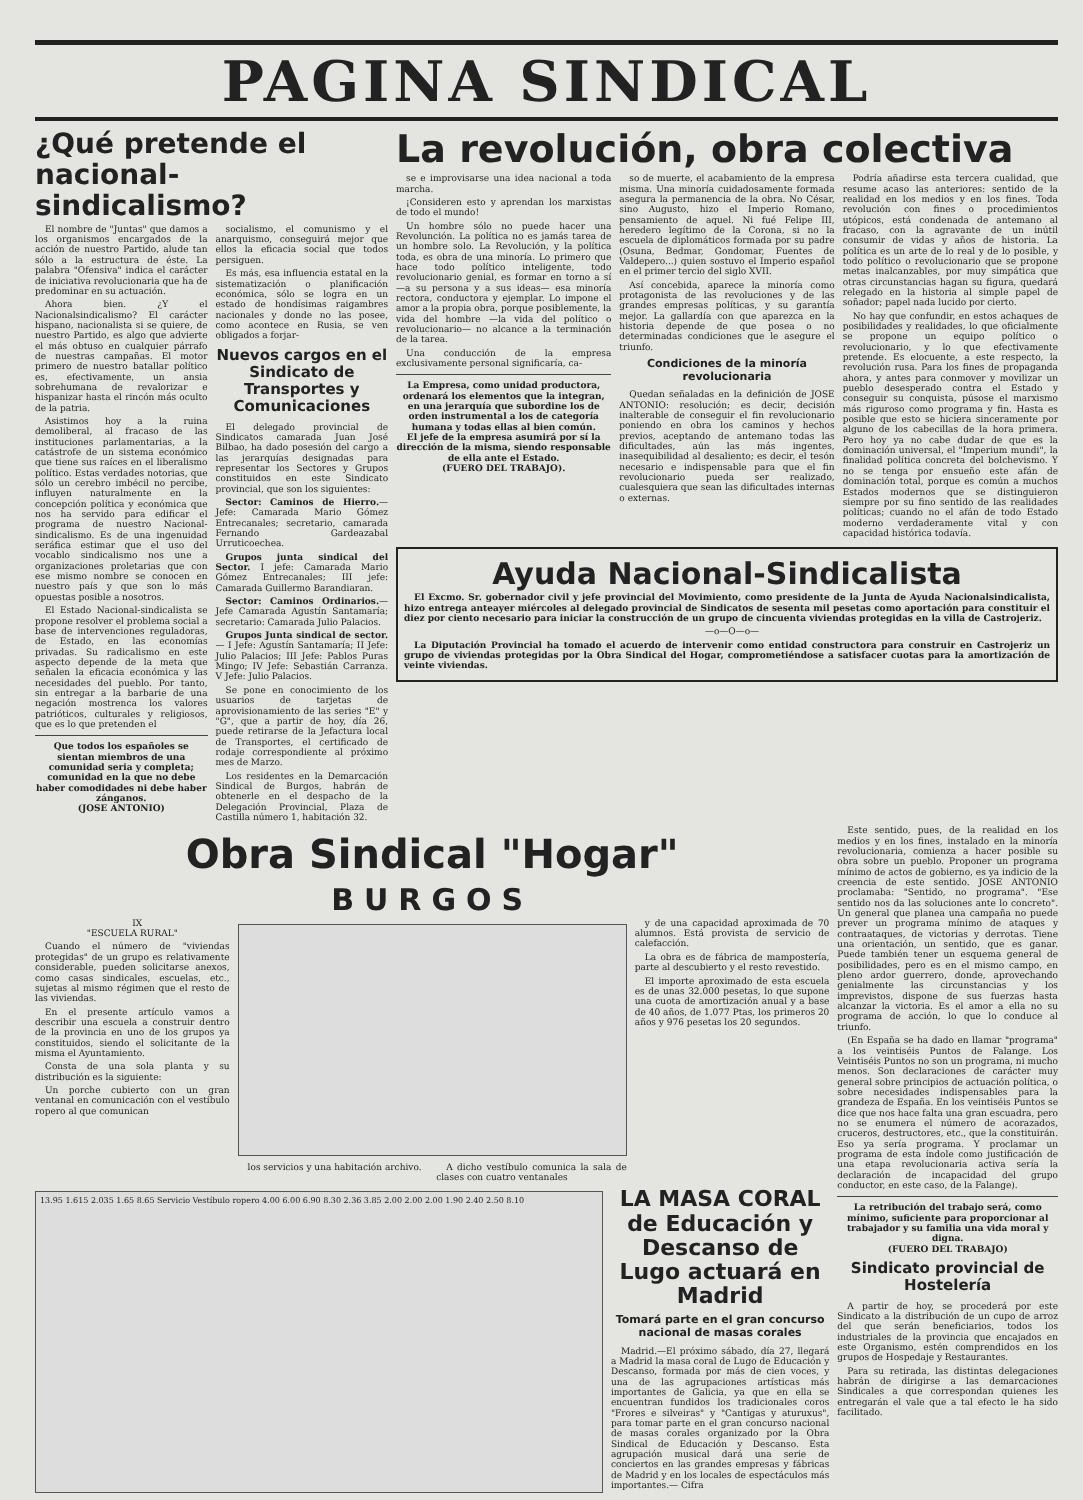PAGINA SINDICAL
¿Qué pretende el nacional-sindicalismo?
El nombre de "Juntas" que damos a los organismos encargados de la acción de nuestro Partido, alude tan sólo a la estructura de éste. La palabra "Ofensiva" indica el carácter de iniciativa revolucionaria que ha de predominar en su actuación.
Ahora bien. ¿Y el Nacionalsindicalismo? El carácter hispano, nacionalista si se quiere, de nuestro Partido, es algo que advierte el más obtuso en cualquier párrafo de nuestras campañas. El motor primero de nuestro batallar político es, efectivamente, un ansia sobrehumana de revalorizar e hispanizar hasta el rincón más oculto de la patria.
Asistimos hoy a la ruina demoliberal, al fracaso de las instituciones parlamentarias, a la catástrofe de un sistema económico que tiene sus raíces en el liberalismo político. Estas verdades notorias, que sólo un cerebro imbécil no percibe, influyen naturalmente en la concepción política y económica que nos ha servido para edificar el programa de nuestro Nacional-sindicalismo. Es de una ingenuidad seráfica estimar que el uso del vocablo sindicalismo nos une a organizaciones proletarias que con ese mismo nombre se conocen en nuestro país y que son lo más opuestas posible a nosotros.
El Estado Nacional-sindicalista se propone resolver el problema social a base de intervenciones reguladoras, de Estado, en las economías privadas. Su radicalismo en este aspecto depende de la meta que señalen la eficacia económica y las necesidades del pueblo. Por tanto, sin entregar a la barbarie de una negación mostrenca los valores patrióticos, culturales y religiosos, que es lo que pretenden el
Que todos los españoles se sientan miembros de una comunidad seria y completa; comunidad en la que no debe haber comodidades ni debe haber zánganos.
(JOSE ANTONIO)
socialismo, el comunismo y el anarquismo, conseguirá mejor que ellos la eficacia social que todos persiguen.
Es más, esa influencia estatal en la sistematización o planificación económica, sólo se logra en un estado de hondísimas raigambres nacionales y donde no las posee, como acontece en Rusia, se ven obligados a forjar-
Nuevos cargos en el Sindicato de Transportes y Comunicaciones
El delegado provincial de Sindicatos camarada Juan José Bilbao, ha dado posesión del cargo a las jerarquías designadas para representar los Sectores y Grupos constituidos en este Sindicato provincial, que son los siguientes:
Sector: Caminos de Hierro.—Jefe: Camarada Mario Gómez Entrecanales; secretario, camarada Fernando Gardeazabal Urruticoechea.
Grupos junta sindical del Sector. I jefe: Camarada Mario Gómez Entrecanales; III jefe: Camarada Guillermo Barandiaran.
Sector: Caminos Ordinarios.—Jefe Camarada Agustín Santamaría; secretario: Camarada Julio Palacios.
Grupos Junta sindical de sector.— I Jefe: Agustín Santamaría; II Jefe: Julio Palacios; III Jefe: Pablos Puras Mingo; IV Jefe: Sebastián Carranza. V Jefe: Julio Palacios.
Se pone en conocimiento de los usuarios de tarjetas de aprovisionamiento de las series "E" y "G", que a partir de hoy, día 26, puede retirarse de la Jefactura local de Transportes, el certificado de rodaje correspondiente al próximo mes de Marzo.
Los residentes en la Demarcación Sindical de Burgos, habrán de obtenerle en el despacho de la Delegación Provincial, Plaza de Castilla número 1, habitación 32.
La revolución, obra colectiva
se e improvisarse una idea nacional a toda marcha.
¡Consideren esto y aprendan los marxistas de todo el mundo!
Un hombre sólo no puede hacer una Revolunción. La política no es jamás tarea de un hombre solo. La Revolución, y la política toda, es obra de una minoría. Lo primero que hace todo político inteligente, todo revolucionario genial, es formar en torno a sí —a su persona y a sus ideas— esa minoría rectora, conductora y ejemplar. Lo impone el amor a la propia obra, porque posiblemente, la vida del hombre —la vida del político o revolucionario— no alcance a la terminación de la tarea.
Una conducción de la empresa exclusivamente personal significaría, ca-
La Empresa, como unidad productora, ordenará los elementos que la integran, en una jerarquía que subordine los de orden instrumental a los de categoría humana y todas ellas al bien común.
El jefe de la empresa asumirá por sí la dirección de la misma, siendo responsable de ella ante el Estado.
(FUERO DEL TRABAJO).
so de muerte, el acabamiento de la empresa misma. Una minoría cuidadosamente formada asegura la permanencia de la obra. No César, sino Augusto, hizo el Imperio Romano, pensamiento de aquel. Ni fué Felipe III, heredero legítimo de la Corona, si no la escuela de diplomáticos formada por su padre (Osuna, Bedmar, Gondomar, Fuentes de Valdepero...) quien sostuvo el Imperio español en el primer tercio del siglo XVII.
Así concebida, aparece la minoría como protagonista de las revoluciones y de las grandes empresas políticas, y su garantía mejor. La gallardía con que aparezca en la historia depende de que posea o no determinadas condiciones que le asegure el triunfo.
Condiciones de la minoría revolucionaria
Quedan señaladas en la definición de JOSE ANTONIO: resolución; es decir, decisión inalterable de conseguir el fin revolucionario poniendo en obra los caminos y hechos previos, aceptando de antemano todas las dificultades, aún las más ingentes, inasequibilidad al desaliento; es decir, el tesón necesario e indispensable para que el fin revolucionario pueda ser realizado, cualesquiera que sean las dificultades internas o externas.
Podría añadirse esta tercera cualidad, que resume acaso las anteriores: sentido de la realidad en los medios y en los fines. Toda revolución con fines o procedimientos utópicos, está condenada de antemano al fracaso, con la agravante de un inútil consumir de vidas y años de historia. La política es un arte de lo real y de lo posible, y todo político o revolucionario que se propone metas inalcanzables, por muy simpática que otras circunstancias hagan su figura, quedará relegado en la historia al simple papel de soñador; papel nada lucido por cierto.
No hay que confundir, en estos achaques de posibilidades y realidades, lo que oficialmente se propone un equipo político o revolucionario, y lo que efectivamente pretende. Es elocuente, a este respecto, la revolución rusa. Para los fines de propaganda ahora, y antes para conmover y movilizar un pueblo desesperado contra el Estado y conseguir su conquista, púsose el marxismo más riguroso como programa y fin. Hasta es posible que esto se hiciera sinceramente por alguno de los cabecillas de la hora primera. Pero hoy ya no cabe dudar de que es la dominación universal, el "Imperium mundi", la finalidad política concreta del bolchevismo. Y no se tenga por ensueño este afán de dominación total, porque es común a muchos Estados modernos que se distinguieron siempre por su fino sentido de las realidades políticas; cuando no el afán de todo Estado moderno verdaderamente vital y con capacidad histórica todavía.
Ayuda Nacional-Sindicalista
El Excmo. Sr. gobernador civil y jefe provincial del Movimiento, como presidente de la Junta de Ayuda Nacionalsindicalista, hizo entrega anteayer miércoles al delegado provincial de Sindicatos de sesenta mil pesetas como aportación para constituir el diez por ciento necesario para iniciar la construcción de un grupo de cincuenta viviendas protegidas en la villa de Castrojeriz.
—o—O—o—
La Diputación Provincial ha tomado el acuerdo de intervenir como entidad constructora para construir en Castrojeriz un grupo de viviendas protegidas por la Obra Sindical del Hogar, comprometiéndose a satisfacer cuotas para la amortización de veinte viviendas.
Obra Sindical "Hogar"
BURGOS
IX
"ESCUELA RURAL"
Cuando el número de "viviendas protegidas" de un grupo es relativamente considerable, pueden solicitarse anexos, como casas sindicales, escuelas, etc., sujetas al mismo régimen que el resto de las viviendas.
En el presente artículo vamos a describir una escuela a construir dentro de la provincia en uno de los grupos ya constituidos, siendo el solicitante de la misma el Ayuntamiento.
Consta de una sola planta y su distribución es la siguiente:
Un porche cubierto con un gran ventanal en comunicación con el vestíbulo ropero al que comunican
los servicios y una habitación archivo.
A dicho vestíbulo comunica la sala de clases con cuatro ventanales
y de una capacidad aproximada de 70 alumnos. Está provista de servicio de calefacción.
La obra es de fábrica de mampostería, parte al descubierto y el resto revestido.
El importe aproximado de esta escuela es de unas 32.000 pesetas, lo que supone una cuota de amortización anual y a base de 40 años, de 1.077 Ptas, los primeros 20 años y 976 pesetas los 20 segundos.
13.95 1.615 2.035 1.65 8.65 Servicio Vestíbulo ropero 4.00 6.00 6.90 8.30 2.36 3.85 2.00 2.00 2.00 1.90 2.40 2.50 8.10
LA MASA CORAL de Educación y Descanso de Lugo actuará en Madrid
Tomará parte en el gran concurso nacional de masas corales
Madrid.—El próximo sábado, día 27, llegará a Madrid la masa coral de Lugo de Educación y Descanso, formada por más de cien voces, y una de las agrupaciones artísticas más importantes de Galicia, ya que en ella se encuentran fundidos los tradicionales coros "Frores e silveiras" y "Cantigas y aturuxus", para tomar parte en el gran concurso nacional de masas corales organizado por la Obra Sindical de Educación y Descanso. Esta agrupación musical dará una serie de conciertos en las grandes empresas y fábricas de Madrid y en los locales de espectáculos más importantes.— Cifra
Este sentido, pues, de la realidad en los medios y en los fines, instalado en la minoría revolucionaria, comienza a hacer posible su obra sobre un pueblo. Proponer un programa mínimo de actos de gobierno, es ya indicio de la creencia de este sentido. JOSE ANTONIO proclamaba: "Sentido, no programa". "Ese sentido nos da las soluciones ante lo concreto". Un general que planea una campaña no puede prever un programa mínimo de ataques y contraataques, de victorias y derrotas. Tiene una orientación, un sentido, que es ganar. Puede también tener un esquema general de posibilidades, pero es en el mismo campo, en pleno ardor guerrero, donde, aprovechando genialmente las circunstancias y los imprevistos, dispone de sus fuerzas hasta alcanzar la victoria. Es el amor a ella no su programa de acción, lo que lo conduce al triunfo.
(En España se ha dado en llamar "programa" a los veintiséis Puntos de Falange. Los Veintiséis Puntos no son un programa, ni mucho menos. Son declaraciones de carácter muy general sobre principios de actuación política, o sobre necesidades indispensables para la grandeza de España. En los veintiséis Puntos se dice que nos hace falta una gran escuadra, pero no se enumera el número de acorazados, cruceros, destructores, etc., que la constituirán. Eso ya sería programa. Y proclamar un programa de esta índole como justificación de una etapa revolucionaria activa sería la declaración de incapacidad del grupo conductor, en este caso, de la Falange).
La retribución del trabajo será, como mínimo, suficiente para proporcionar al trabajador y su familia una vida moral y digna.
(FUERO DEL TRABAJO)
Sindicato provincial de Hostelería
A partir de hoy, se procederá por este Sindicato a la distribución de un cupo de arroz del que serán beneficiarios, todos los industriales de la provincia que encajados en este Organismo, estén comprendidos en los grupos de Hospedaje y Restaurantes.
Para su retirada, las distintas delegaciones habrán de dirigirse a las demarcaciones Sindicales a que correspondan quienes les entregarán el vale que a tal efecto le ha sido facilitado.